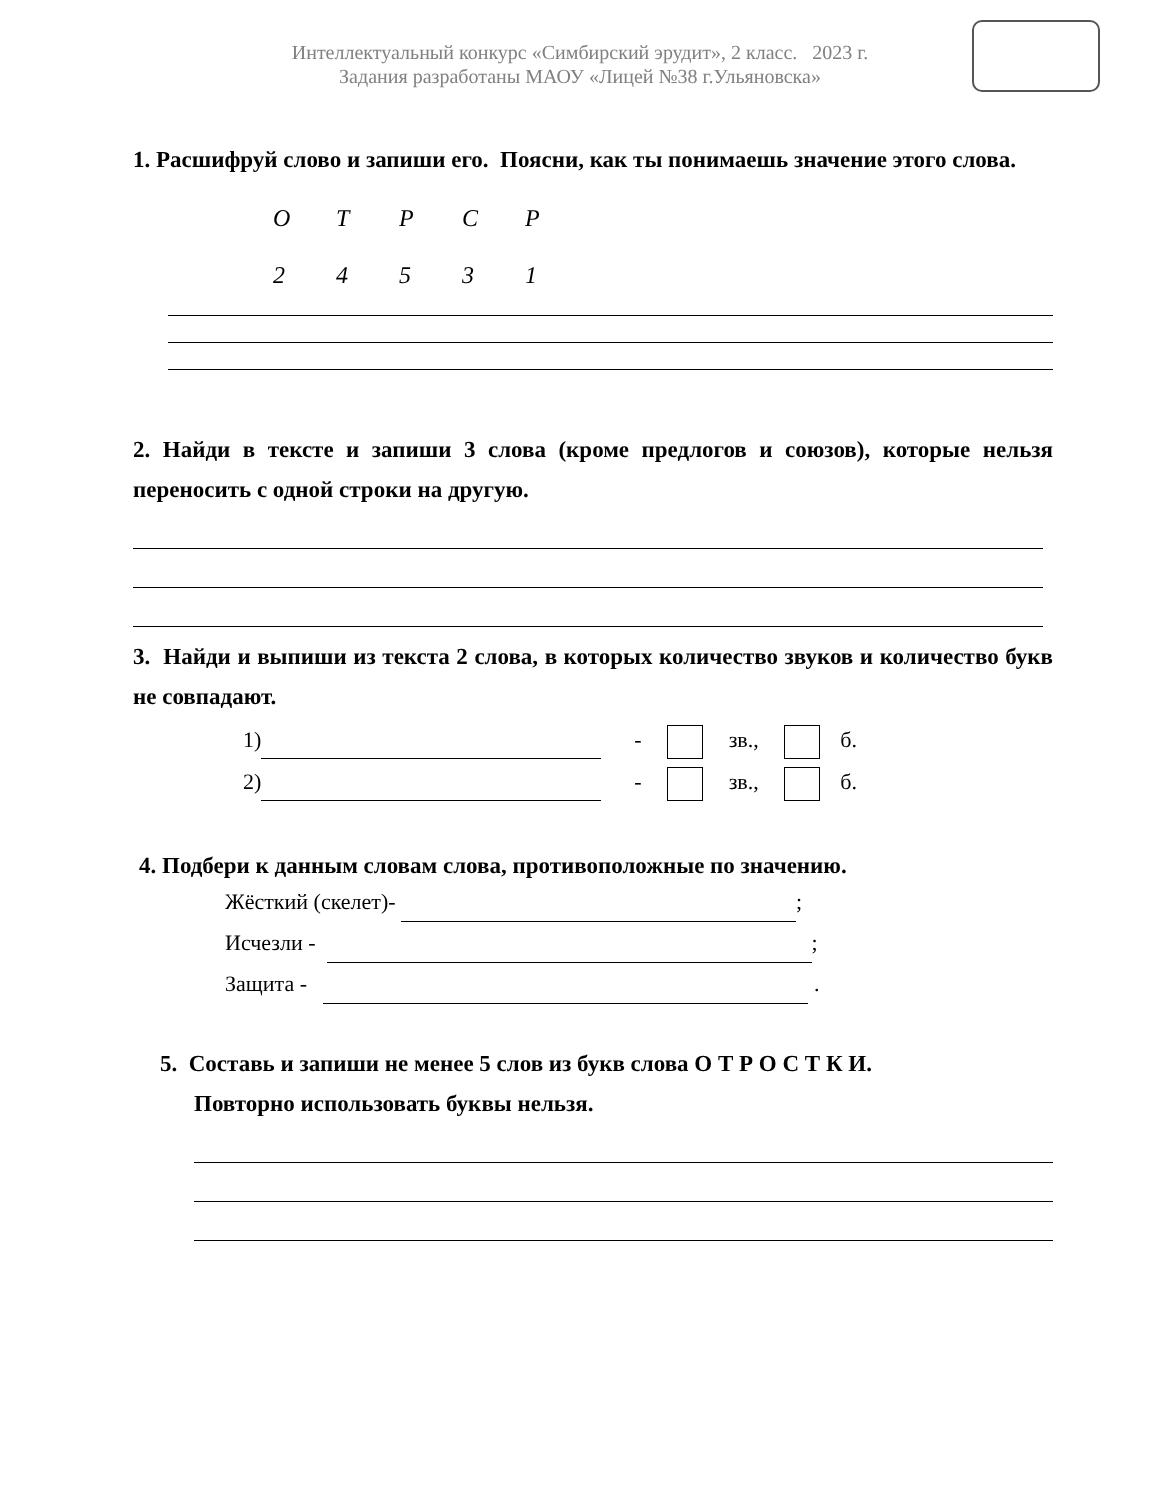Интеллектуальный конкурс «Симбирский эрудит», 2 класс. 2023 г.
Задания разработаны МАОУ «Лицей №38 г.Ульяновска»
1. Расшифруй слово и запиши его. Поясни, как ты понимаешь значение этого слова.
ОТРСР
24531
2. Найди в тексте и запиши 3 слова (кроме предлогов и союзов), которые нельзя переносить с одной строки на другую.
3. Найди и выпиши из текста 2 слова, в которых количество звуков и количество букв не совпадают.
1) - зв., б.
2) - зв., б.
4. Подбери к данным словам слова, противоположные по значению.
Жёсткий (скелет)- ;
Исчезли - ;
Защита - .
5. Составь и запиши не менее 5 слов из букв слова О Т Р О С Т К И.
Повторно использовать буквы нельзя.